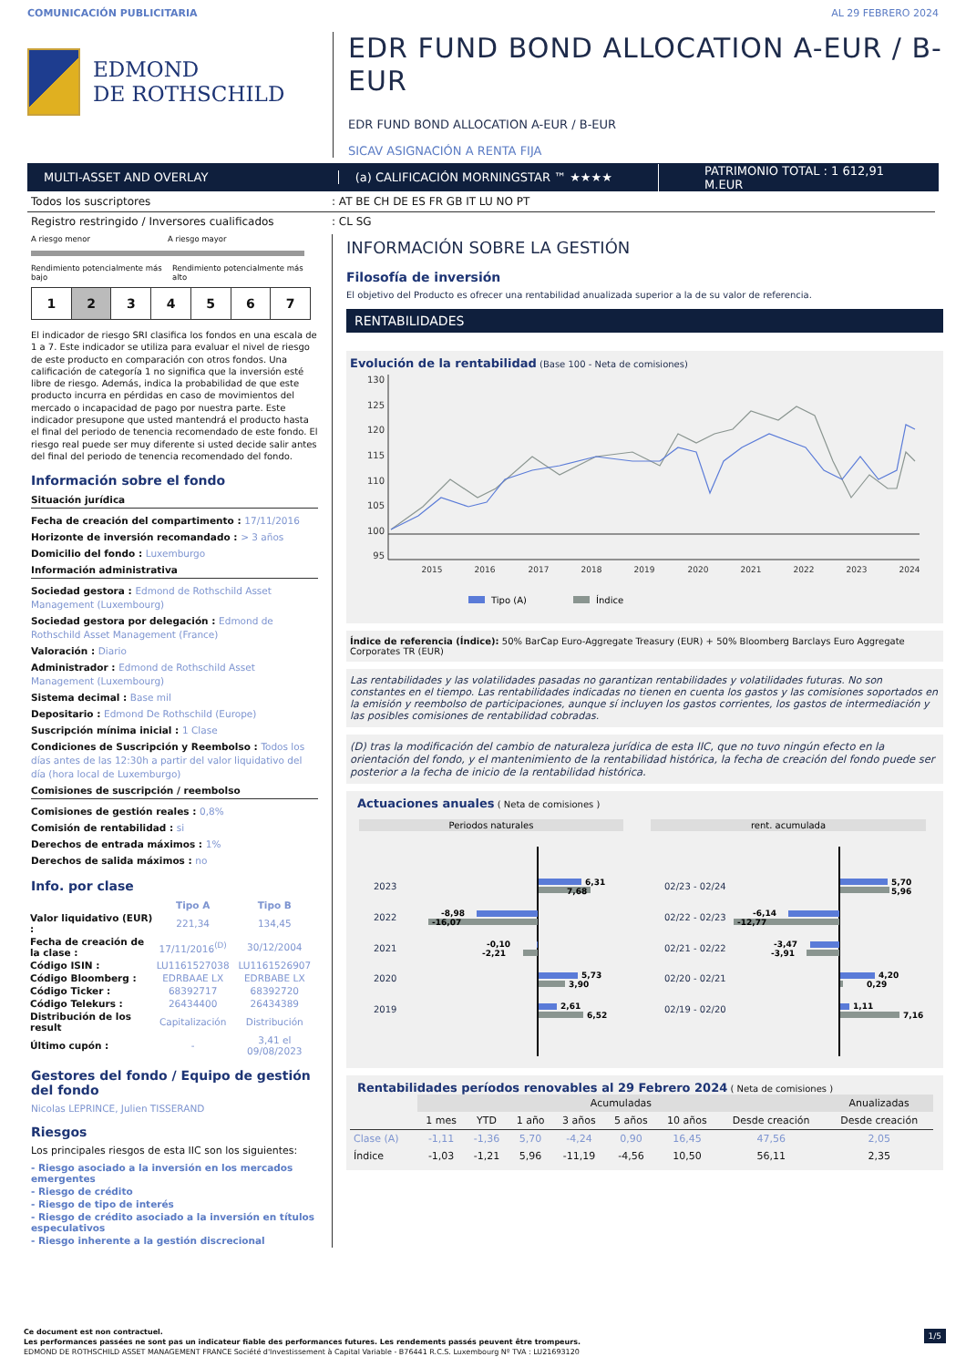COMUNICACIÓN PUBLICITARIA AL 29 FEBRERO 2024
EDMOND
DE ROTHSCHILD
EDR FUND BOND ALLOCATION A-EUR / B-EUR
EDR FUND BOND ALLOCATION A-EUR / B-EUR
SICAV ASIGNACIÓN A RENTA FIJA
MULTI-ASSET AND OVERLAY (a) CALIFICACIÓN MORNINGSTAR ™ ★★★★
PATRIMONIO TOTAL : 1 612,91 M.EUR
Todos los suscriptores: AT BE CH DE ES FR GB IT LU NO PT
Registro restringido / Inversores cualificados: CL SG
A riesgo menor A riesgo mayor
Rendimiento potencialmente más bajo Rendimiento potencialmente más alto
1 2 3 4 5 6 7
El indicador de riesgo SRI clasifica los fondos en una escala de 1 a 7. Este indicador se utiliza para evaluar el nivel de riesgo de este producto en comparación con otros fondos. Una calificación de categoría 1 no significa que la inversión esté libre de riesgo. Además, indica la probabilidad de que este producto incurra en pérdidas en caso de movimientos del mercado o incapacidad de pago por nuestra parte. Este indicador presupone que usted mantendrá el producto hasta el final del periodo de tenencia recomendado de este fondo. El riesgo real puede ser muy diferente si usted decide salir antes del final del periodo de tenencia recomendado del fondo.
Información sobre el fondo
Situación jurídica
Fecha de creación del compartimento : 17/11/2016
Horizonte de inversión recomandado : > 3 años
Domicilio del fondo : Luxemburgo
Información administrativa
Sociedad gestora : Edmond de Rothschild Asset Management (Luxembourg)
Sociedad gestora por delegación : Edmond de Rothschild Asset Management (France)
Valoración : Diario
Administrador : Edmond de Rothschild Asset Management (Luxembourg)
Sistema decimal : Base mil
Depositario : Edmond De Rothschild (Europe)
Suscripción mínima inicial : 1 Clase
Condiciones de Suscripción y Reembolso : Todos los días antes de las 12:30h a partir del valor liquidativo del día (hora local de Luxemburgo)
Comisiones de suscripción / reembolso
Comisiones de gestión reales : 0,8%
Comisión de rentabilidad : si
Derechos de entrada máximos : 1%
Derechos de salida máximos : no
Info. por clase
| | Tipo A | Tipo B |
| --- | --- | --- |
| Valor liquidativo (EUR) : | 221,34 | 134,45 |
| Fecha de creación de la clase : | 17/11/2016<sup>(D)</sup> | 30/12/2004 |
| Código ISIN : | LU1161527038 | LU1161526907 |
| Código Bloomberg : | EDRBAAE LX | EDRBABE LX |
| Código Ticker : | 68392717 | 68392720 |
| Código Telekurs : | 26434400 | 26434389 |
| Distribución de los result | Capitalización | Distribución |
| Último cupón : | - | 3,41 el 09/08/2023 |
Gestores del fondo / Equipo de gestión del fondo
Nicolas LEPRINCE, Julien TISSERAND
Riesgos
Los principales riesgos de esta IIC son los siguientes:
- Riesgo asociado a la inversión en los mercados emergentes
- Riesgo de crédito
- Riesgo de tipo de interés
- Riesgo de crédito asociado a la inversión en títulos especulativos
- Riesgo inherente a la gestión discrecional
INFORMACIÓN SOBRE LA GESTIÓN
Filosofía de inversión
El objetivo del Producto es ofrecer una rentabilidad anualizada superior a la de su valor de referencia.
RENTABILIDADES
Evolución de la rentabilidad (Base 100 - Neta de comisiones)
130
125
120
115
110
105
100
95
2015
2016
2017
2018
2019
2020
2021
2022
2023
2024
Tipo (A)
Índice
Índice de referencia (Índice): 50% BarCap Euro-Aggregate Treasury (EUR) + 50% Bloomberg Barclays Euro Aggregate Corporates TR (EUR)
Las rentabilidades y las volatilidades pasadas no garantizan rentabilidades y volatilidades futuras. No son constantes en el tiempo. Las rentabilidades indicadas no tienen en cuenta los gastos y las comisiones soportados en la emisión y reembolso de participaciones, aunque sí incluyen los gastos corrientes, los gastos de intermediación y las posibles comisiones de rentabilidad cobradas.
(D) tras la modificación del cambio de naturaleza jurídica de esta IIC, que no tuvo ningún efecto en la orientación del fondo, y el mantenimiento de la rentabilidad histórica, la fecha de creación del fondo puede ser posterior a la fecha de inicio de la rentabilidad histórica.
Actuaciones anuales ( Neta de comisiones )
Periodos naturales
rent. acumulada
2023
2022
2021
2020
2019
02/23 - 02/24
02/22 - 02/23
02/21 - 02/22
02/20 - 02/21
02/19 - 02/20
6,31
7,68
-8,98
-16,07
-0,10
-2,21
5,73
3,90
2,61
6,52
5,70
5,96
-6,14
-12,77
-3,47
-3,91
4,20
0,29
1,11
7,16
Rentabilidades períodos renovables al 29 Febrero 2024 ( Neta de comisiones )
| | Acumuladas | | | | | | | Anualizadas |
| --- | --- | --- | --- | --- | --- | --- | --- | --- |
| | 1 mes | YTD | 1 año | 3 años | 5 años | 10 años | Desde creación | Desde creación |
| Clase (A) | -1,11 | -1,36 | 5,70 | -4,24 | 0,90 | 16,45 | 47,56 | 2,05 |
| Índice | -1,03 | -1,21 | 5,96 | -11,19 | -4,56 | 10,50 | 56,11 | 2,35 |
Ce document est non contractuel.
Les performances passées ne sont pas un indicateur fiable des performances futures. Les rendements passés peuvent être trompeurs.
EDMOND DE ROTHSCHILD ASSET MANAGEMENT FRANCE Société d'Investissement à Capital Variable - B76441 R.C.S. Luxembourg Nº TVA : LU21693120
1/5